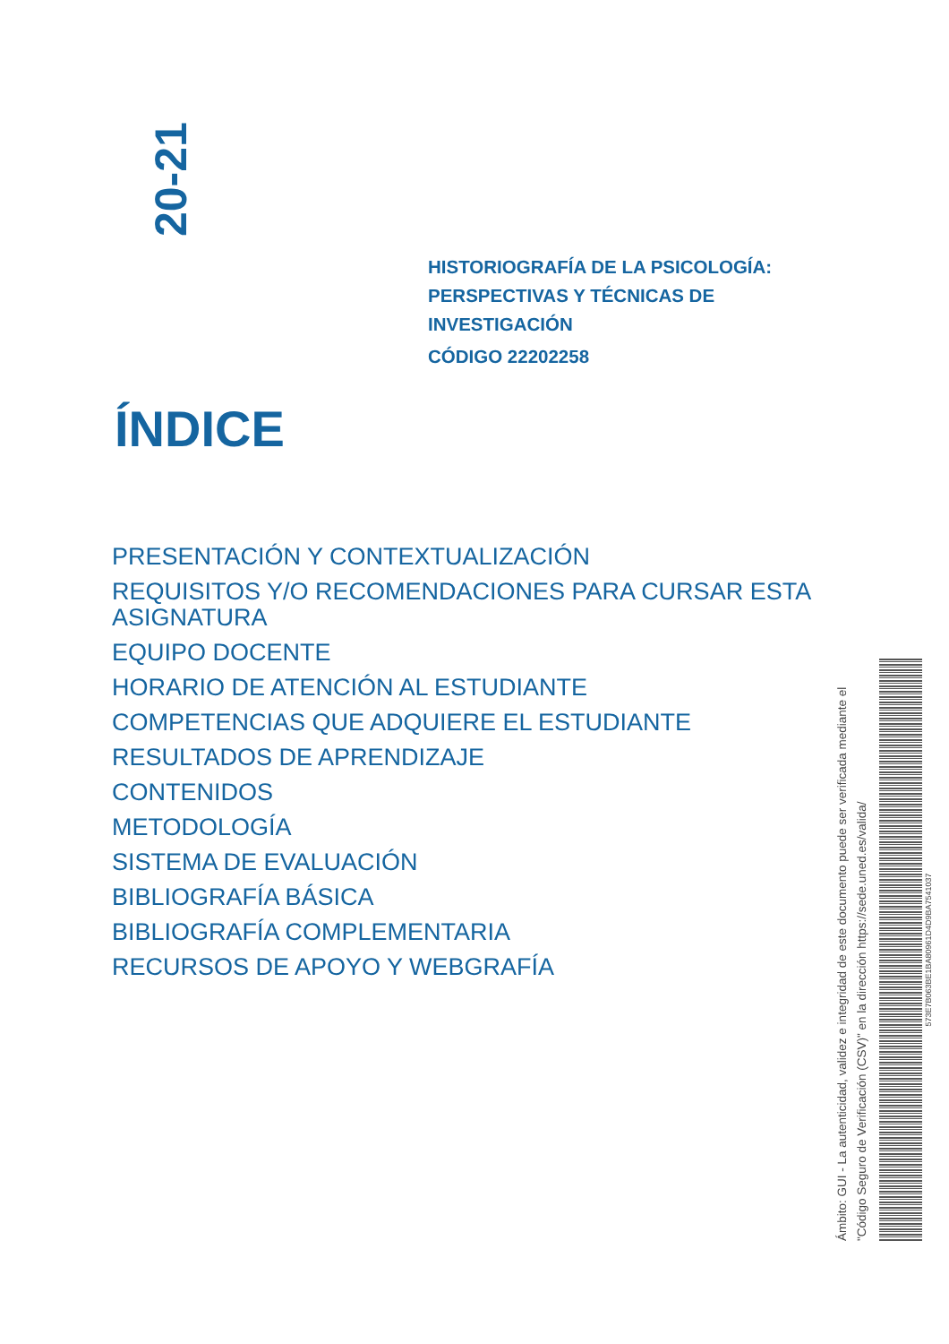20-21
HISTORIOGRAFÍA DE LA PSICOLOGÍA:
PERSPECTIVAS Y TÉCNICAS DE
INVESTIGACIÓN
CÓDIGO 22202258
ÍNDICE
PRESENTACIÓN Y CONTEXTUALIZACIÓN
REQUISITOS Y/O RECOMENDACIONES PARA CURSAR ESTA ASIGNATURA
EQUIPO DOCENTE
HORARIO DE ATENCIÓN AL ESTUDIANTE
COMPETENCIAS QUE ADQUIERE EL ESTUDIANTE
RESULTADOS DE APRENDIZAJE
CONTENIDOS
METODOLOGÍA
SISTEMA DE EVALUACIÓN
BIBLIOGRAFÍA BÁSICA
BIBLIOGRAFÍA COMPLEMENTARIA
RECURSOS DE APOYO Y WEBGRAFÍA
Ámbito: GUI - La autenticidad, validez e integridad de este documento puede ser verificada mediante el "Código Seguro de Verificación (CSV)" en la dirección https://sede.uned.es/valida/
573E7B063BE1BA80961D4D9BA7541037